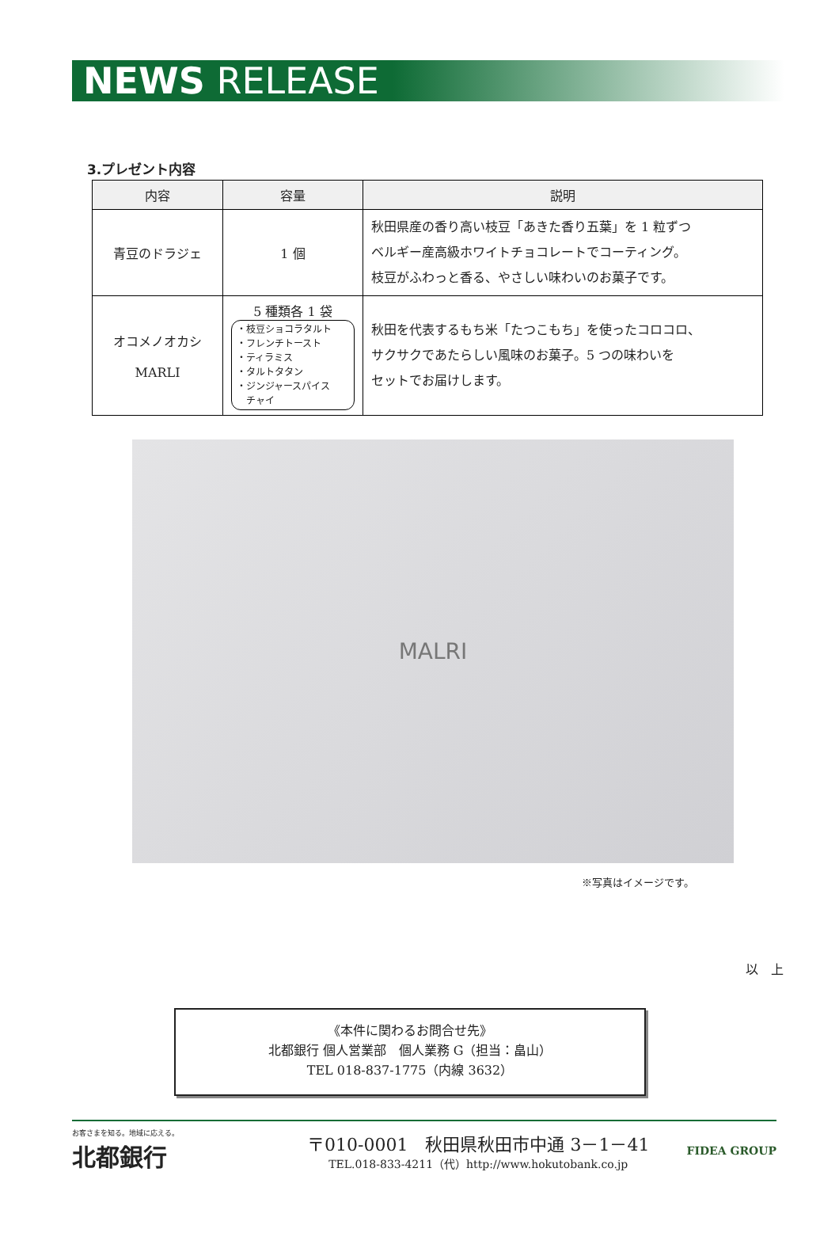NEWS RELEASE
3.プレゼント内容
| 内容 | 容量 | 説明 |
| --- | --- | --- |
| 青豆のドラジェ | 1 個 | 秋田県産の香り高い枝豆「あきた香り五葉」を 1 粒ずつ ベルギー産高級ホワイトチョコレートでコーティング。 枝豆がふわっと香る、やさしい味わいのお菓子です。 |
| オコメノオカシ MARLI | 5 種類各 1 袋 ・枝豆ショコラタルト ・フレンチトースト ・ティラミス ・タルトタタン ・ジンジャースパイス チャイ | 秋田を代表するもち米「たつこもち」を使ったコロコロ、 サクサクであたらしい風味のお菓子。5 つの味わいを セットでお届けします。 |
MALRI
※写真はイメージです。
以　上
《本件に関わるお問合せ先》
北都銀行 個人営業部　個人業務 G（担当：畠山）
TEL 018-837-1775（内線 3632）
お客さまを知る。地域に応える。
北都銀行
〒010-0001　秋田県秋田市中通 3－1－41
TEL.018-833-4211（代）http://www.hokutobank.co.jp
FIDEA GROUP